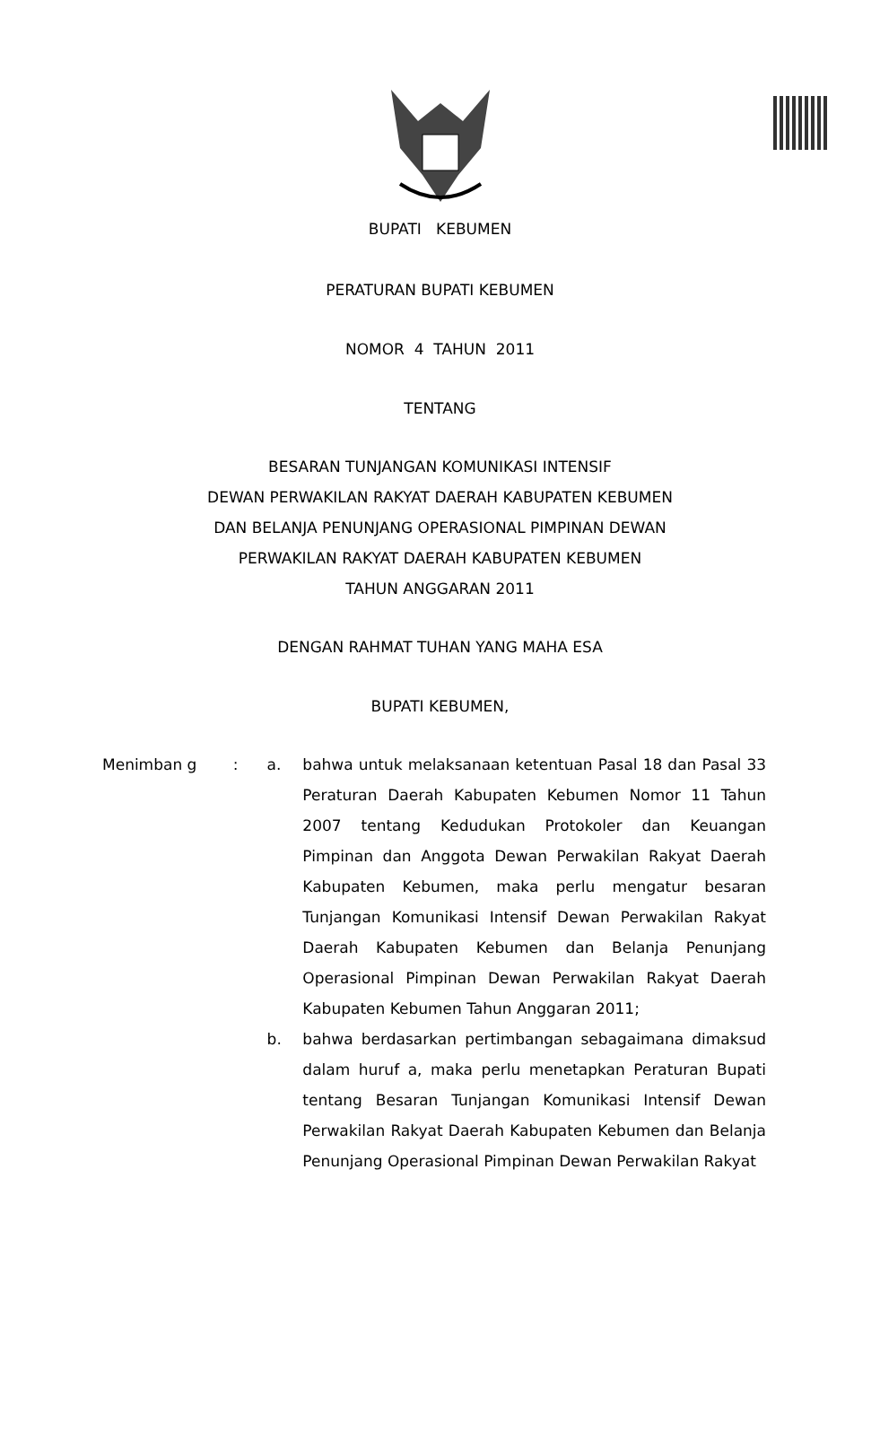BUPATI KEBUMEN
PERATURAN BUPATI KEBUMEN
NOMOR 4 TAHUN 2011
TENTANG
BESARAN TUNJANGAN KOMUNIKASI INTENSIF
DEWAN PERWAKILAN RAKYAT DAERAH KABUPATEN KEBUMEN
DAN BELANJA PENUNJANG OPERASIONAL PIMPINAN DEWAN
PERWAKILAN RAKYAT DAERAH KABUPATEN KEBUMEN
TAHUN ANGGARAN 2011
DENGAN RAHMAT TUHAN YANG MAHA ESA
BUPATI KEBUMEN,
Menimban g : a. bahwa untuk melaksanaan ketentuan Pasal 18 dan Pasal 33 Peraturan Daerah Kabupaten Kebumen Nomor 11 Tahun 2007 tentang Kedudukan Protokoler dan Keuangan Pimpinan dan Anggota Dewan Perwakilan Rakyat Daerah Kabupaten Kebumen, maka perlu mengatur besaran Tunjangan Komunikasi Intensif Dewan Perwakilan Rakyat Daerah Kabupaten Kebumen dan Belanja Penunjang Operasional Pimpinan Dewan Perwakilan Rakyat Daerah Kabupaten Kebumen Tahun Anggaran 2011;
b. bahwa berdasarkan pertimbangan sebagaimana dimaksud dalam huruf a, maka perlu menetapkan Peraturan Bupati tentang Besaran Tunjangan Komunikasi Intensif Dewan Perwakilan Rakyat Daerah Kabupaten Kebumen dan Belanja Penunjang Operasional Pimpinan Dewan Perwakilan Rakyat